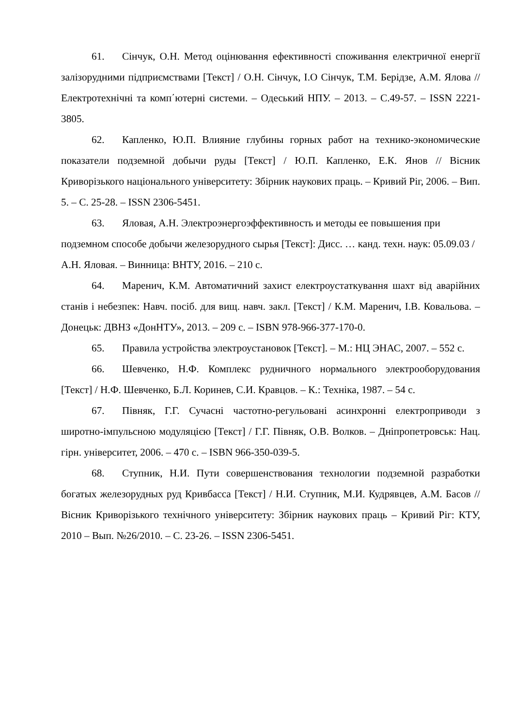61. Сінчук, О.Н. Метод оцінювання ефективності споживання електричної енергії залізорудними підприємствами [Текст] / О.Н. Сінчук, І.О Сінчук, Т.М. Берідзе, А.М. Ялова // Електротехнічні та комп΄ютерні системи. – Одеський НПУ. – 2013. – С.49-57. – ISSN 2221-3805.
62. Капленко, Ю.П. Влияние глубины горных работ на технико-экономические показатели подземной добычи руды [Текст] / Ю.П. Капленко, Е.К. Янов // Вісник Криворізького національного університету: Збірник наукових праць. – Кривий Ріг, 2006. – Вип. 5. – С. 25-28. – ISSN 2306-5451.
63. Яловая, А.Н. Электроэнергоэффективность и методы ее повышения при подземном способе добычи железорудного сырья [Текст]: Дисс. … канд. техн. наук: 05.09.03 / А.Н. Яловая. – Винница: ВНТУ, 2016. – 210 с.
64. Маренич, К.М. Автоматичний захист електроустаткування шахт від аварійних станів і небезпек: Навч. посіб. для вищ. навч. закл. [Текст] / К.М. Маренич, І.В. Ковальова. – Донецьк: ДВНЗ «ДонНТУ», 2013. – 209 с. – ISBN 978-966-377-170-0.
65. Правила устройства электроустановок [Текст]. – М.: НЦ ЭНАС, 2007. – 552 с.
66. Шевченко, Н.Ф. Комплекс рудничного нормального электрооборудования [Текст] / Н.Ф. Шевченко, Б.Л. Коринев, С.И. Кравцов. – К.: Техніка, 1987. – 54 с.
67. Півняк, Г.Г. Сучасні частотно-регульовані асинхронні електроприводи з широтно-імпульсною модуляцією [Текст] / Г.Г. Півняк, О.В. Волков. – Дніпропетровськ: Нац. гірн. університет, 2006. – 470 с. – ISBN 966-350-039-5.
68. Ступник, Н.И. Пути совершенствования технологии подземной разработки богатых железорудных руд Кривбасса [Текст] / Н.И. Ступник, М.И. Кудрявцев, А.М. Басов // Вісник Криворізького технічного університету: Збірник наукових праць – Кривий Ріг: КТУ, 2010 – Вып. №26/2010. – С. 23-26. – ISSN 2306-5451.